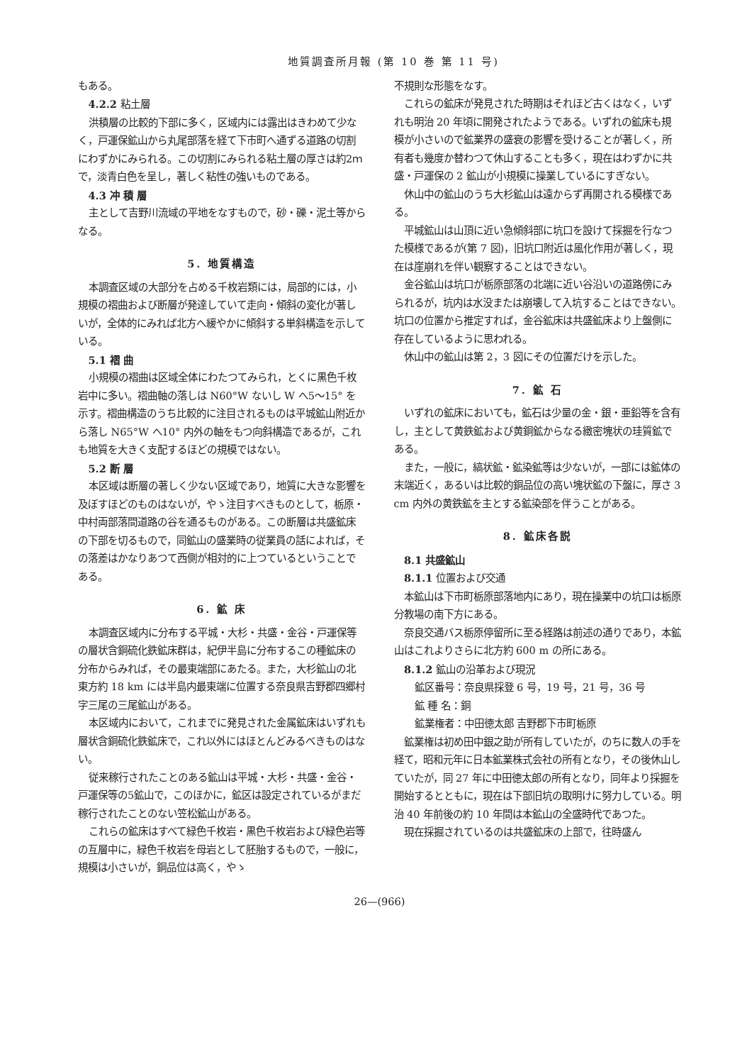地質調査所月報 (第 10 巻 第 11 号)
もある。
4.2.2 粘土層
洪積層の比較的下部に多く，区域内には露出はきわめて少なく，戸運保鉱山から丸尾部落を経て下市町へ通ずる道路の切割にわずかにみられる。この切割にみられる粘土層の厚さは約2ｍ で，淡青白色を呈し，著しく粘性の強いものである。
4.3 冲 積 層
主として吉野川流域の平地をなすもので，砂・礫・泥土等からなる。
5. 地質構造
本調査区域の大部分を占める千枚岩類には，局部的には，小規模の褶曲および断層が発達していて走向・傾斜の変化が著しいが，全体的にみれば北方へ緩やかに傾斜する単斜構造を示している。
5.1 褶 曲
小規模の褶曲は区域全体にわたつてみられ，とくに黒色千枚岩中に多い。褶曲軸の落しは N60°W ないし W へ5～15° を示す。褶曲構造のうち比較的に注目されるものは平城鉱山附近から落し N65°W へ10° 内外の軸をもつ向斜構造であるが，これも地質を大きく支配するほどの規模ではない。
5.2 断 層
本区域は断層の著しく少ない区域であり，地質に大きな影響を及ぼすほどのものはないが，やゝ注目すべきものとして，栃原・中村両部落間道路の谷を通るものがある。この断層は共盛鉱床の下部を切るもので，同鉱山の盛業時の従業員の話によれば，その落差はかなりあつて西側が相対的に上つているということである。
6. 鉱 床
本調査区域内に分布する平城・大杉・共盛・金谷・戸運保等の層状含銅硫化鉄鉱床群は，紀伊半島に分布するこの種鉱床の分布からみれば，その最東端部にあたる。また，大杉鉱山の北東方約 18 km には半島内最東端に位置する奈良県吉野郡四郷村字三尾の三尾鉱山がある。
本区域内において，これまでに発見された金属鉱床はいずれも層状含銅硫化鉄鉱床で，これ以外にはほとんどみるべきものはない。
従来稼行されたことのある鉱山は平城・大杉・共盛・金谷・戸運保等の5鉱山で，このほかに，鉱区は設定されているがまだ稼行されたことのない笠松鉱山がある。
これらの鉱床はすべて緑色千枚岩・黒色千枚岩および緑色岩等の互層中に，緑色千枚岩を母岩として胚胎するもので，一般に，規模は小さいが，銅品位は高く，やゝ
不規則な形態をなす。
これらの鉱床が発見された時期はそれほど古くはなく，いずれも明治 20 年頃に開発されたようである。いずれの鉱床も規模が小さいので鉱業界の盛衰の影響を受けることが著しく，所有者も幾度か替わつて休山することも多く，現在はわずかに共盛・戸運保の 2 鉱山が小規模に操業しているにすぎない。
休山中の鉱山のうち大杉鉱山は遠からず再開される模様である。
平城鉱山は山頂に近い急傾斜部に坑口を設けて採掘を行なつた模様であるが(第 7 図)，旧坑口附近は風化作用が著しく，現在は崖崩れを伴い観察することはできない。
金谷鉱山は坑口が栃原部落の北端に近い谷沿いの道路傍にみられるが，坑内は水没または崩壊して入坑することはできない。坑口の位置から推定すれば，金谷鉱床は共盛鉱床より上盤側に存在しているように思われる。
休山中の鉱山は第 2，3 図にその位置だけを示した。
7. 鉱 石
いずれの鉱床においても，鉱石は少量の金・銀・亜鉛等を含有し，主として黄鉄鉱および黄銅鉱からなる緻密塊状の珪質鉱である。
また，一般に，縞状鉱・鉱染鉱等は少ないが，一部には鉱体の末端近く，あるいは比較的銅品位の高い塊状鉱の下盤に，厚さ 3 cm 内外の黄鉄鉱を主とする鉱染部を伴うことがある。
8. 鉱床各説
8.1 共盛鉱山
8.1.1 位置および交通
本鉱山は下市町栃原部落地内にあり，現在操業中の坑口は栃原分教場の南下方にある。
奈良交通バス栃原停留所に至る経路は前述の通りであり，本鉱山はこれよりさらに北方約 600 m の所にある。
8.1.2 鉱山の沿革および現況
鉱区番号：奈良県採登 6 号，19 号，21 号，36 号
鉱 種 名：銅
鉱業権者：中田徳太郎 吉野郡下市町栃原
鉱業権は初め田中銀之助が所有していたが，のちに数人の手を経て，昭和元年に日本鉱業株式会社の所有となり，その後休山していたが，同 27 年に中田徳太郎の所有となり，同年より採掘を開始するとともに，現在は下部旧坑の取明けに努力している。明治 40 年前後の約 10 年間は本鉱山の全盛時代であつた。
現在採掘されているのは共盛鉱床の上部で，往時盛ん
26—(966)